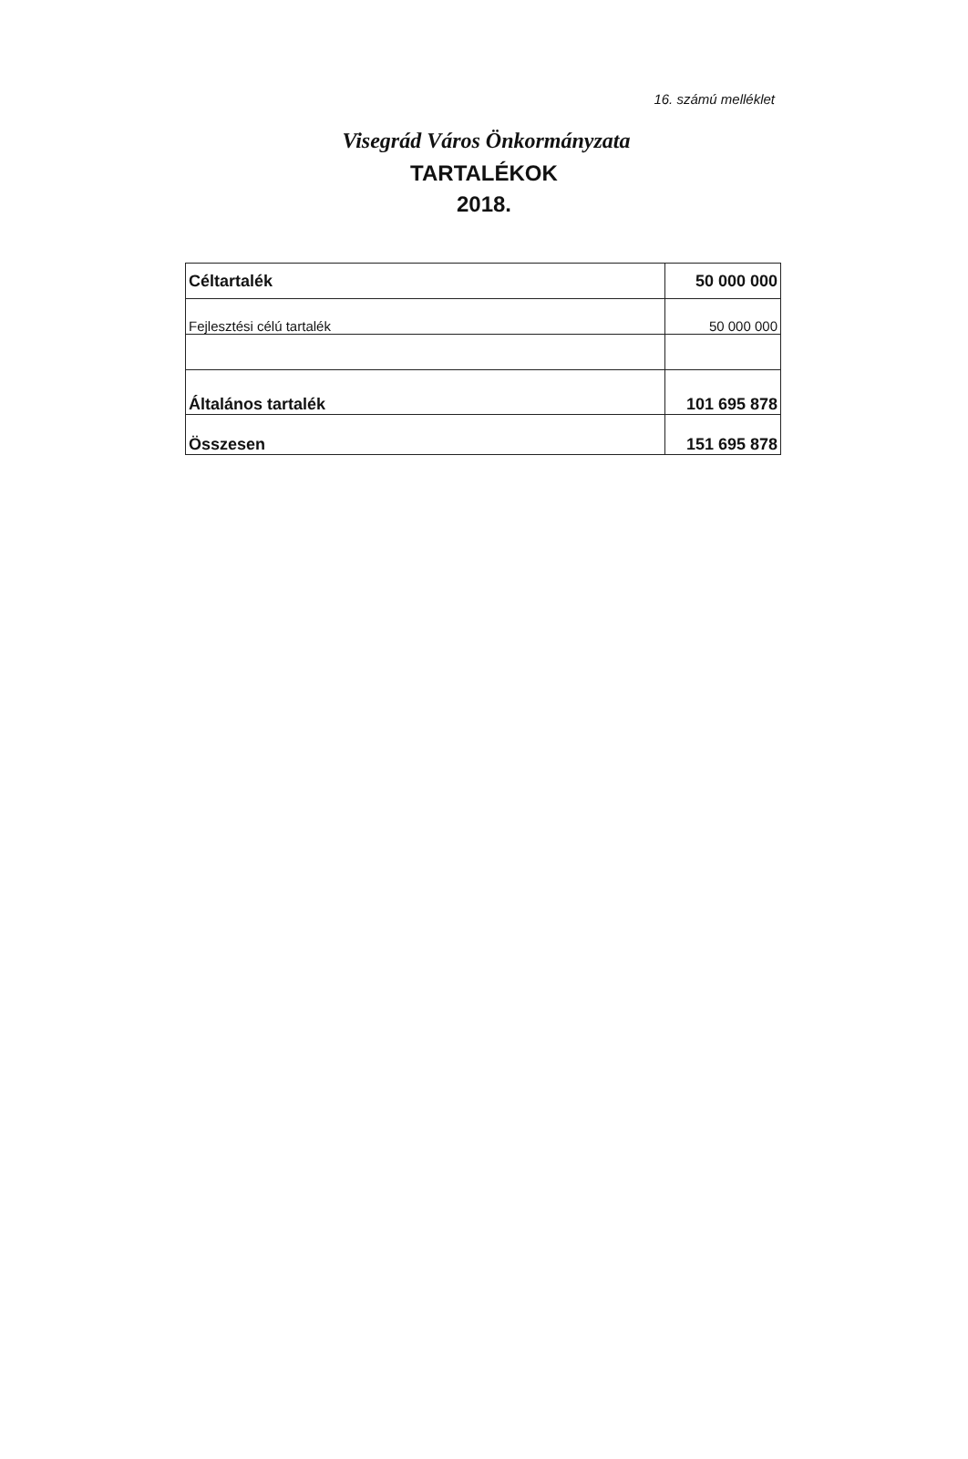16. számú melléklet
Visegrád Város Önkormányzata
TARTALÉKOK
2018.
| Céltartalék | 50 000 000 |
| Fejlesztési célú tartalék | 50 000 000 |
| Általános tartalék | 101 695 878 |
| Összesen | 151 695 878 |